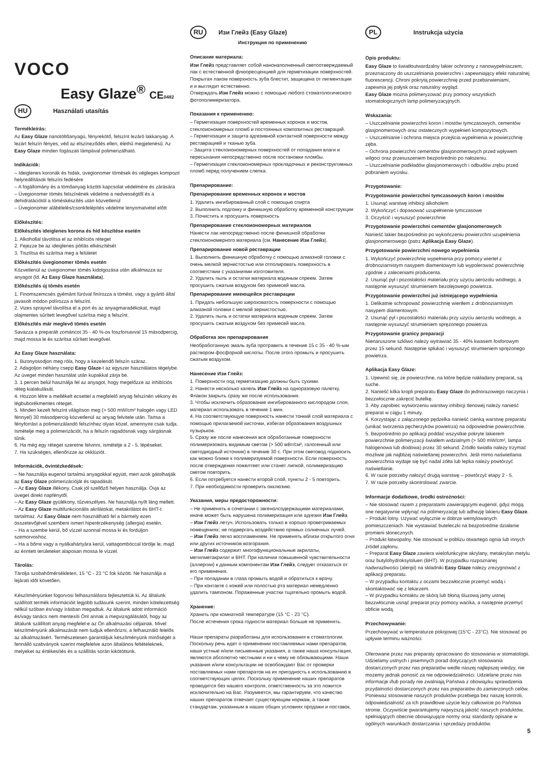VOCO
Easy Glaze<sup>®</sup> CE 0482
HU Használati utasítás
Termékleírás:
Az Easy Glaze nanotöltőanyagú, fényrekötő, felszínt lezáró lakkanyag. A lezárt felszín fényes, véd az elszíneződés ellen, élethű megjelenésű. Az Easy Glaze minden fogászati lámpával polimerizálható.
Indikációk:
– Ideiglenes koronák és hidak, üvegionomer tömések és végleges kompozit helyreállítások felszíni fedésére
– A fogállomány és a tömőanyag közötti kapcsolat védelmére és zárására
– Üvegionomer tömés felszínének védelme a nedvességtől és a dehidratációtól a töméskészítés után közvetlenül
– Üvegionomer alábélelés/csonkfelépítés védelme lenyomatvétel előtt
Előkészítés:
Előkészítés ideiglenes korona és híd készítése esetén
1. Alkohollal távolítsa el az inhibíciós réteget
2. Fejezze be az ideiglenes pótlás elkészítését
3. Tisztítsa és szárítsa meg a felületet
Előkészítés üvegionomer tömés esetén
Közvetlenül az üvegionomer tömés kidolgozása után alkalmazza az anyagot (ld. Az Easy Glaze használata).
Előkészítés új tömés esetén
1. Finomszemcsés gyémánt fúróval finírozza a tömést, vagy a gyártó által javasolt módon polírozza a felszínt.
2. Vizes sprayvel távolítsa el a port és az anyagmaradékokat, majd olajmentes sűrített levegővel szárítsa meg a felszínt.
Előkészítés már meglevő tömés esetén
Savazza a preparált zománcot 35 - 40 %-os foszforsavval 15 másodpercig, majd mossa le és szárítsa sűrített levegővel.
Az Easy Glaze használata:
1. Bizonyosodjon meg róla, hogy a kezelendő felszín száraz.
2. Adagoljon néhány csepp Easy Glaze-t az egyszer használatos tégelybe. Az üveget minden használat után kupakkal zárja be.
3. 1 percen belül használja fel az anyagot, hogy megelőzze az inhibíciós réteg kialakulását.
4. Hozzon létre a mellékelt ecsettel a megfelelő anyag felszínén vékony és légbuborékmentes réteget.
5. Minden kezelt felszínt világítson meg (> 500 mW/cm² halogén vagy LED fénnyel) 30 másodpercig közvetlenül az anyag felvitele után. Tartsa a fényforrást a polimerizálandó felszínhez olyan közel, amennyire csak tudja. Ismételje meg a polimerizációt, ha a felszín ragadósnak vagy sárgásnak tűnik.
6. Ha még egy réteget szeretne felvinni, ismételje a 2 - 5. lépéseket.
7. Ha szükséges, ellenőrizze az okklúziót.
Információk, óvintézkedések:
– Ne használja eugenol tartalmú anyagokkal együtt, mert azok gátolhatják az Easy Glaze polimerizációját és tapadását.
– Az Easy Glaze illékony. Csak jól szellőző helyen használja. Óvja az üveget direkt napfénytől.
– Az Easy Glaze gyúlékony, tűzveszélyes. Ne használja nyílt láng mellett.
– Az Easy Glaze multifunkcionális akrilátokat, metakrilátot és BHT-t tartalmaz. Az Easy Glaze nem használható fel a bármely ezen összetevőjével szembeni ismert hiperérzékenység (allergia) esetén.
– Ha a szembe kerül, bő vízzel azonnal mossa ki és forduljon szemorvoshoz.
– Ha a bőrre vagy a nyálkahártyára kerül, vattagombóccal törölje le, majd az érintett területeket alaposan mossa le vízzel.
Tárolás:
Tárolja szobahőmérsékleten, 15 °C - 23 °C fok között. Ne használja a lejárati időt követően.
Készítményünket fogorvosi felhasználásra fejlesztettük ki. Az általunk szállított termék információit legjobb tudásunk szerint, minden kötelezettség nélkül szóban és/vagy írásban megadtuk. Az általunk adott információ és/vagy tanács nem mentesíti Önt annak a megvizsgálásától, hogy az általunk szállított anyag megfelel-e az Ön alkalmazási céljainak. Mivel készítményünk alkalmazását nem tudjuk ellenőrizni, a felhasználó felelős az alkalmazásért. Természetesen garantáljuk készítményünk minőségét a fennálló szabványok szerint megfelelve azon általános feltételeknek, melyeket az értékesítés és a szállítás során kikötöttünk.
RU Изи Глейз (Easy Glaze)
Инструкция по применению
Описание материала:
Изи Глейз представляет собой нанонаполненный светоотверждаемый лак с естественной флюоресценцией для герметизации поверхностей. Покрытая лаком поверхность зуба блестит, защищена от пигментации и и выглядит естественно.
Отверждать Изи Глейз можно с помощью любого стоматологического фотополимеризатора.
Показания к применению:
– Герметизация поверхностей временных коронок и мостов, стеклоиономерных пломб и постоянных композитных реставраций.
– Герметизация и защита адгезивной контактной поверхности между реставрацией и тканью зуба.
– Защита стеклоиономерных поверхностей от попадания влаги и пересыхания непосредственно после постановки пломбы.
– Герметизация стеклоиономерных прокладочных и реконструктивных пломб перед получением слепка.
Препарирование:
Препарирование временных коронок и мостов
1. Удалить ингибированный слой с помощью спирта
2. Выполнить подгонку и финишную обработку временной конструкции
3. Почистить и просушить поверхность
Препарирование стеклоиономерных материалов
Нанести лак непосредственно после финишной обработки стеклоиономерного материала (см. Нанесение Изи Глейз).
Препарирование новой реставрации
1. Выполнить финишную обработку с помощью алмазной головки с очень мелкой зернистостью или отполировать поверхность в соответствии с указаниями изготовителя.
2. Удалить пыль и остатки материала водяным спреем. Затем просушить сжатым воздухом без примесей масла.
Препарирование имеющейся реставрации
1. Придать небольшую шероховатость поверхности с помощью алмазной головки с мелкой зернистостью.
2. Удалить пыль и остатки материала водяным спреем. Затем просушить сжатым воздухом без примесей масла.
Обработка зон препарирования
Необработанную эмаль зуба протравить в течение 15 с 35 - 40 %-ым раствором фосфорной кислоты. После этого промыть и просушить сжатым воздухом.
Нанесение Изи Глейз:
1. Поверхности под герметизацию должны быть сухими.
2. Нанести несколько капель Изи Глейз на одноразовую палетку. Флакон закрыть сразу же после использования.
3. Чтобы исключить образование ингибированного кислородом слоя, материал использовать в течение 1 мин.
4. На соответствующую поверхность нанести тонкий слой материала с помощью прилагаемой кисточки, избегая образования воздушных пузырьков.
5. Сразу же после нанесения все обработанные поверхности полимеризовать видимым светом (> 500 мВт/см², галогенный или светодиодный источник) в течение 30 с. При этом световод подносить как можно ближе к полимеризуемой поверхности. Если поверхность после отверждения пожелтеет или станет липкой, полимеризацию светом повторить.
6. Если потребуется нанести второй слой, пункты 2 - 5 повторить.
7. При необходимости проверить окклюзию.
Указания, меры предосторожности:
– Не применять в сочетании с эвгенолсодержащими материалами, иначе может быть нарушена полимеризация или адгезия Изи Глейз.
– Изи Глейз летуч. Использовать только в хорошо проветриваемых помещениях; не подвергать воздействию прямых солнечных лучей.
– Изи Глейз легко воспламеняем. Не применять вблизи открытого огня или других источников возгорания.
– Изи Глейз содержит многофункциональные акрилаты, метилметакрилат и BHT. При наличии повышенной чувствительности (аллергии) к данным компонентам Изи Глейз, следует отказаться от его применения.
– При попадании в глаза промыть водой и обратиться к врачу.
– При контакте с кожей или полостью рта материал немедленно удалить тампоном. Пораженные участки тщательно промыть водой.
Хранение:
Хранить при комнатной температуре (15 °C - 23 °C).
После истечения срока годности материал больше не применять.
Наши препараты разработаны для использования в стоматологии. Поскольку речь идет о применении поставляемых нами препаратов, наши устные и/или письменные указания, а также наша консультация, являются абсолютно честными и ни к чему не обязывающими. Наши указания и/или консультации не освобождают Вас от проверки поставляемых нами препаратов на их пригодность к использованию в соответствующих целях. Поскольку применение наших препаратов проводится без нашего контроля, ответственность за это ложится исключительно на Вас. Разумеется, мы гарантируем, что качество наших препаратов отвечает существующим нормам, а также стандартам, указанным в наших общих условиях продажи и поставок.
PL Instrukcja użycia
Opis produktu:
Easy Glaze to światłoutwardzalny lakier ochronny z nanowypełniaczem, przeznaczony do uszczelniania powierzchni i zapewniający efekt naturalnej fluorescencji. Chroni pokrytą powierzchnię przed przebarwieniami, zapewnia jej połysk oraz naturalny wygląd.
Easy Glaze można polimeryzować przy pomocy wszystkich stomatologicznych lamp polimeryzacyjnych.
Wskazania:
– Uszczelnianie powierzchni koron i mostów tymczasowych, cementów glasjonomerowych oraz ostatecznych wypełnień kompozytowych.
– Uszczelnianie i ochrona miejsca przejścia wypełnienia w powierzchnię zęba.
– Ochrona powierzchni cementów glasjonomerowych przed wpływem wilgoci oraz przesuszeniem bezpośrednio po nałożeniu.
– Uszczelnianie podkładów glasjonomerowych i odbudów zrębu przed pobraniem wycisku.
Przygotowanie:
Przygotowanie powierzchni tymczasowych koron i mostów
1. Usunąć warstwę inhibicji alkoholem
2. Wykończyć i dopasować uzupełnienie tymczasowe
3. Oczyścić i wysuszyć powierzchnie
Przygotowanie powierzchni cementów glasjonomerowych
Nanieść lakier bezpośrednio po wykończeniu powierzchni uzupełnienia glasjonomerowego (patrz Aplikacja Easy Glaze).
Przygotowanie powierzchni nowego wypełnienia
1. Wykończyć powierzchnię wypełnienia przy pomocy wierteł z drobnoziarnistym nasypem diamentowym lub wypolerować powierzchnię zgodnie z zaleceniami producenta.
2. Usunąć pył i pozostałości materiału przy użyciu aerozolu wodnego, a następnie wysuszyć strumieniem bezolejowego powietrza.
Przygotowanie powierzchni już istniejącego wypełnienia
1. Delikatnie schropować powierzchnię wiertłem z drobnoziarnistym nasypem diamentowym.
2. Usunąć pył i pozostałości materiału przy użyciu aerozolu wodnego, a następnie wysuszyć strumieniem sprężonego powietrza.
Przygotowanie granicy preparacji
Nienaruszone szkliwo należy wytrawiać 35 - 40% kwasem fosforowym przez 15 sekund. Następnie spłukać i wysuszyć strumieniem sprężonego powietrza.
Aplikacja Easy Glaze:
1. Upewnić się, że powierzchne, na które będzie nakładany preparat, są suche.
2. Nanieść kilka kropli preparatu Easy Glaze do jednorazowego naczynia i bezzwłocznie zakręcić butelkę.
3. Aby zapobiec wytworzeniu warstwy inhibicji tlenowej należy nanieść preparat w ciągu 1 minuty.
4. Korzystając z załączonego pędzelka nanieść cienką warstwę preparatu (unikać tworzenia pęcherzyków powietrza) na odpowiednie powierzchnie.
5. Bezpośrednio po aplikacji poddać wszystkie pokryte lakierem powierzchnie polimeryzacji światłem widzialnym (> 500 mW/cm², lampa halogenowa lub diodowa) przez 30 sekund. Źródło światła należy trzymać możliwie jak najbliżej naświetlanej powierzchni. Jeśli mimo naświetlania powierzchnia wydaje się być nadal żółta lub lepka należy powtórzyć naświetlanie.
6. W razie potrzeby nałożyć drugą warstwę – powtórzyć etapy 2 - 5.
7. W razie potrzeby skontrolować zwarcie.
Informacje dodatkowe, środki ostrożności:
– Nie stosować razem z preparatami zawierającymi eugenol, gdyż mogą one negatywnie wpłynąć na polimeryzację lub adhezję lakieru Easy Glaze.
– Produkt lotny. Używać wyłącznie w dobrze wentylowanych pomieszczeniach. Nie wystawiać buteleczki na bezpośrednie działanie promieni słonecznych.
– Produkt łatwopalny. Nie stosować w pobliżu otwartego ognia lub innych źródeł zapłonu.
– Preparat Easy Glaze zawiera wielofunkcyjne akrylany, metakrylan metylu oraz butylohydroksytoluen (BHT). W przypadku rozpoznanej nadwrażliwości (alergii) na składniki Easy Glaze należy zrezygnować z aplikacji preparatu.
– W przypadku kontaktu z oczami bezzwłocznie przemyć wodą i skontaktować się z lekarzem.
– W przypadku kontaktu ze skórą lub błoną śluzową jamy ustnej bezzwłocznie usnąć preparat przy pomocy wacika, a następnie przemyć obficie wodą.
Przechowywanie:
Przechowywać w temperaturze pokojowej (15°C - 23°C). Nie stosować po upływie terminu ważności.
Oferowane przez nas preparaty opracowano do stosowania w stomatologii. Udzielamy ustnych i pisemnych porad dotyczących stosowania dostarczonych przez nas preparatów wedle naszej najlepszej wiedzy, nie możemy jednak ponosić za nie odpowiedzialności. Udzielane przez nas informacje i/lub porady nie zwalniają Państwa z obowiązku sprawdzenia przydatności dostarczonych przez nas preparatów do zamierzonych celów. Ponieważ stosowanie naszych produktów przebiega bez naszej kontroli, odpowiedzialność za ich prawidłowe użycie leży całkowicie po Państwa stronie. Oczywiście gwarantujemy najwyższą jakość naszych produktów, spełniających obecnie obowiązujące normy oraz standardy opisane w ogólnych warunkach dostarczania i sprzedaży produktów.
5